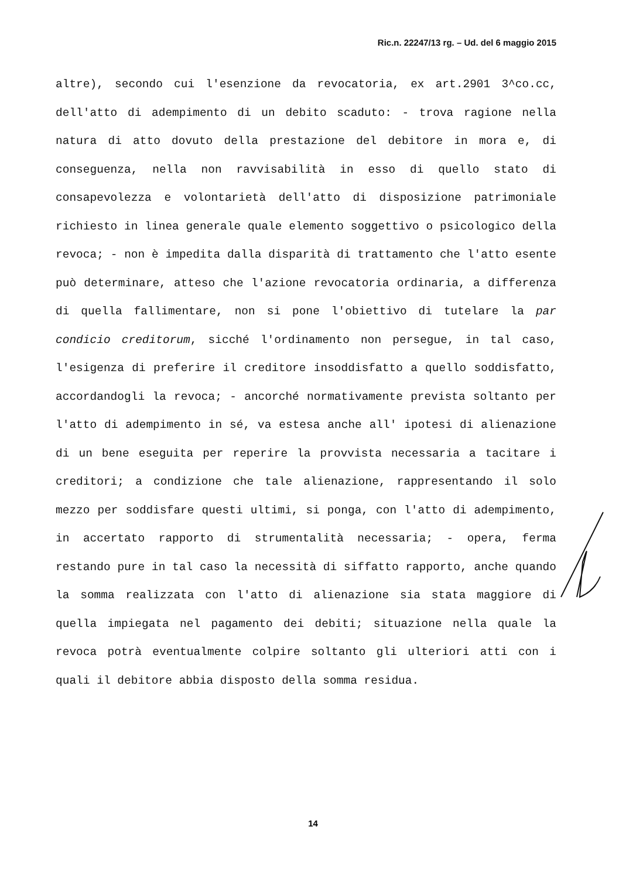Ric.n. 22247/13 rg. – Ud. del 6 maggio 2015
altre), secondo cui l'esenzione da revocatoria, ex art.2901 3^co.cc, dell'atto di adempimento di un debito scaduto: - trova ragione nella natura di atto dovuto della prestazione del debitore in mora e, di conseguenza, nella non ravvisabilità in esso di quello stato di consapevolezza e volontarietà dell'atto di disposizione patrimoniale richiesto in linea generale quale elemento soggettivo o psicologico della revoca; - non è impedita dalla disparità di trattamento che l'atto esente può determinare, atteso che l'azione revocatoria ordinaria, a differenza di quella fallimentare, non si pone l'obiettivo di tutelare la par condicio creditorum, sicché l'ordinamento non persegue, in tal caso, l'esigenza di preferire il creditore insoddisfatto a quello soddisfatto, accordandogli la revoca; - ancorché normativamente prevista soltanto per l'atto di adempimento in sé, va estesa anche all' ipotesi di alienazione di un bene eseguita per reperire la provvista necessaria a tacitare i creditori; a condizione che tale alienazione, rappresentando il solo mezzo per soddisfare questi ultimi, si ponga, con l'atto di adempimento, in accertato rapporto di strumentalità necessaria; - opera, ferma restando pure in tal caso la necessità di siffatto rapporto, anche quando la somma realizzata con l'atto di alienazione sia stata maggiore di quella impiegata nel pagamento dei debiti; situazione nella quale la revoca potrà eventualmente colpire soltanto gli ulteriori atti con i quali il debitore abbia disposto della somma residua.
14